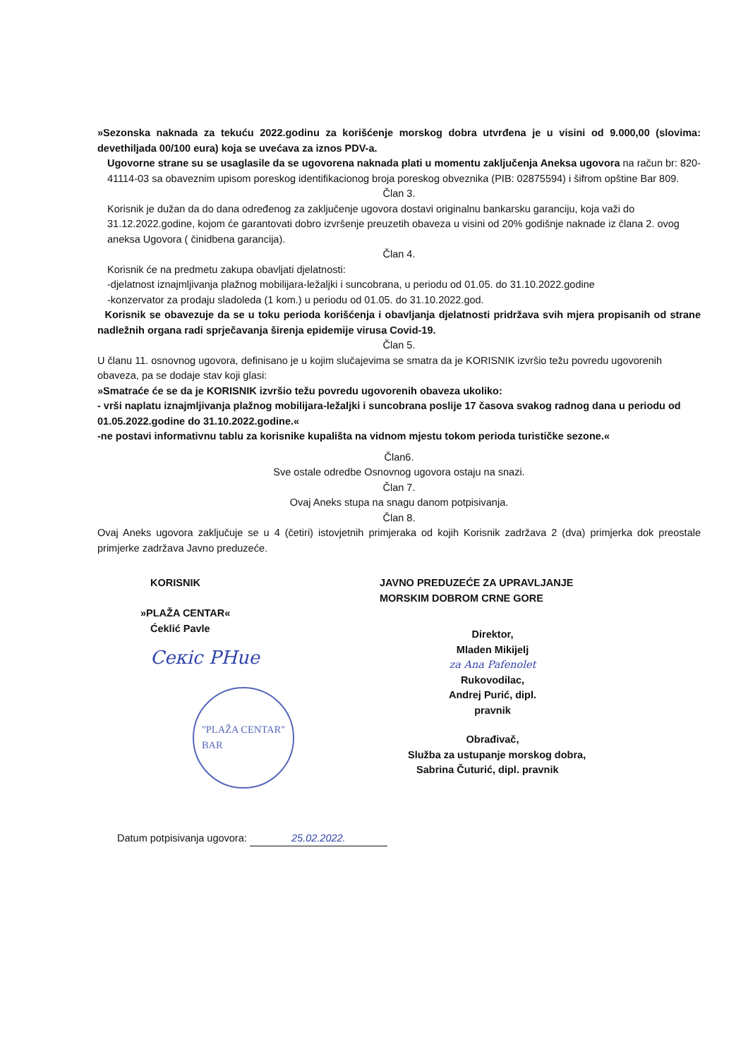»Sezonska naknada za tekuću 2022.godinu za korišćenje morskog dobra utvrđena je u visini od 9.000,00 (slovima: devethiljada 00/100 eura) koja se uvećava za iznos PDV-a.
Ugovorne strane su se usaglasile da se ugovorena naknada plati u momentu zaključenja Aneksa ugovora na račun br: 820-41114-03 sa obaveznim upisom poreskog identifikacionog broja poreskog obveznika (PIB: 02875594) i šifrom opštine Bar 809.
Član 3.
Korisnik je dužan da do dana određenog za zaključenje ugovora dostavi originalnu bankarsku garanciju, koja važi do 31.12.2022.godine, kojom će garantovati dobro izvršenje preuzetih obaveza u visini od 20% godišnje naknade iz člana 2. ovog aneksa Ugovora ( činidbena garancija).
Član 4.
Korisnik će na predmetu zakupa obavljati djelatnosti:
-djelatnost iznajmljivanja plažnog mobilijara-ležaljki i suncobrana, u periodu od 01.05. do 31.10.2022.godine
-konzervator za prodaju sladoleda (1 kom.) u periodu od 01.05. do 31.10.2022.god.
Korisnik se obavezuje da se u toku perioda korišćenja i obavljanja djelatnosti pridržava svih mjera propisanih od strane nadležnih organa radi sprječavanja širenja epidemije virusa Covid-19.
Član 5.
U članu 11. osnovnog ugovora, definisano je u kojim slučajevima se smatra da je KORISNIK izvršio težu povredu ugovorenih obaveza, pa se dodaje stav koji glasi:
»Smatraće će se da je KORISNIK izvršio težu povredu ugovorenih obaveza ukoliko:
- vrši naplatu iznajmljivanja plažnog mobilijara-ležaljki i suncobrana poslije 17 časova svakog radnog dana u periodu od 01.05.2022.godine do 31.10.2022.godine.«
-ne postavi informativnu tablu za korisnike kupališta na vidnom mjestu tokom perioda turističke sezone.«
Član6.
Sve ostale odredbe Osnovnog ugovora ostaju na snazi.
Član 7.
Ovaj Aneks stupa na snagu danom potpisivanja.
Član 8.
Ovaj Aneks ugovora zaključuje se u 4 (četiri) istovjetnih primjeraka od kojih Korisnik zadržava 2 (dva) primjerka dok preostale primjerke zadržava Javno preduzeće.
KORISNIK
»PLAŽA CENTAR«
Ćeklić Pavle
Ceкic PHue
"PLAŽA CENTAR"
BAR
JAVNO PREDUZEĆE ZA UPRAVLJANJE
MORSKIM DOBROM CRNE GORE
Direktor,
Mladen Mikijelj
za Ana Pafenolet
Rukovodilac,
Andrej Purić, dipl. pravnik
Obrađivač,
Služba za ustupanje morskog dobra,
Sabrina Čuturić, dipl. pravnik
Datum potpisivanja ugovora: 25.02.2022.